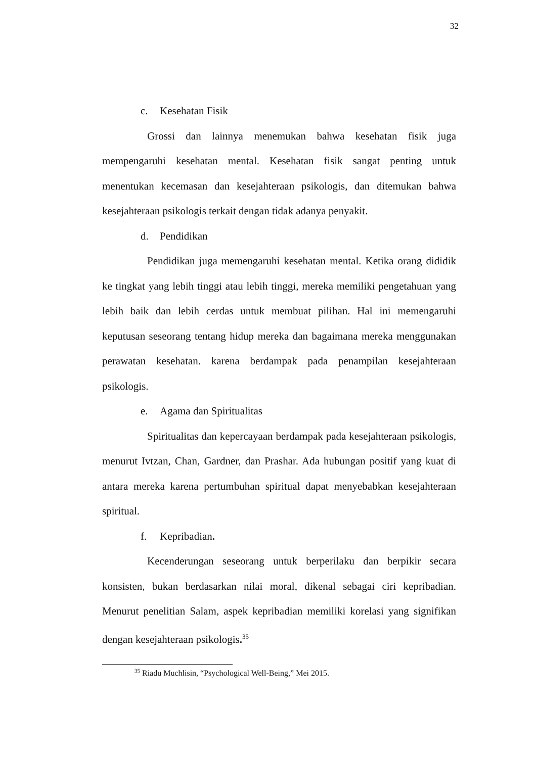32
c. Kesehatan Fisik
Grossi dan lainnya menemukan bahwa kesehatan fisik juga mempengaruhi kesehatan mental. Kesehatan fisik sangat penting untuk menentukan kecemasan dan kesejahteraan psikologis, dan ditemukan bahwa kesejahteraan psikologis terkait dengan tidak adanya penyakit.
d. Pendidikan
Pendidikan juga memengaruhi kesehatan mental. Ketika orang dididik ke tingkat yang lebih tinggi atau lebih tinggi, mereka memiliki pengetahuan yang lebih baik dan lebih cerdas untuk membuat pilihan. Hal ini memengaruhi keputusan seseorang tentang hidup mereka dan bagaimana mereka menggunakan perawatan kesehatan. karena berdampak pada penampilan kesejahteraan psikologis.
e. Agama dan Spiritualitas
Spiritualitas dan kepercayaan berdampak pada kesejahteraan psikologis, menurut Ivtzan, Chan, Gardner, dan Prashar. Ada hubungan positif yang kuat di antara mereka karena pertumbuhan spiritual dapat menyebabkan kesejahteraan spiritual.
f. Kepribadian.
Kecenderungan seseorang untuk berperilaku dan berpikir secara konsisten, bukan berdasarkan nilai moral, dikenal sebagai ciri kepribadian. Menurut penelitian Salam, aspek kepribadian memiliki korelasi yang signifikan dengan kesejahteraan psikologis.<sup>35</sup>
<sup>35</sup> Riadu Muchlisin, “Psychological Well-Being,” Mei 2015.